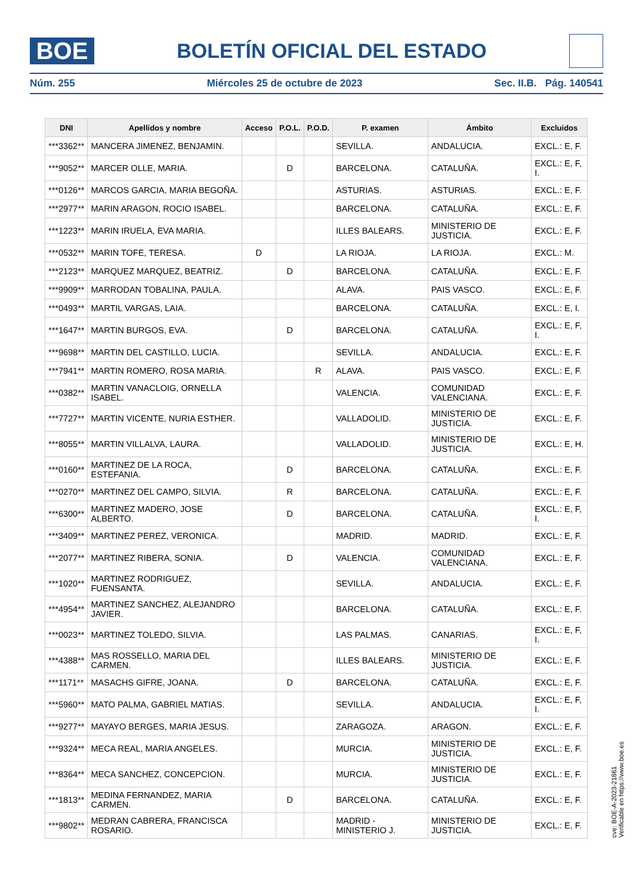BOE
BOLETÍN OFICIAL DEL ESTADO
Núm. 255 Miércoles 25 de octubre de 2023 Sec. II.B. Pág. 140541
| DNI | Apellidos y nombre | Acceso | P.O.L. | P.O.D. | P. examen | Ámbito | Excluidos |
| --- | --- | --- | --- | --- | --- | --- | --- |
| ***3362** | MANCERA JIMENEZ, BENJAMIN. | | | | SEVILLA. | ANDALUCIA. | EXCL.: E, F. |
| ***9052** | MARCER OLLE, MARIA. | | D | | BARCELONA. | CATALUÑA. | EXCL.: E, F, I. |
| ***0126** | MARCOS GARCIA, MARIA BEGOÑA. | | | | ASTURIAS. | ASTURIAS. | EXCL.: E, F. |
| ***2977** | MARIN ARAGON, ROCIO ISABEL. | | | | BARCELONA. | CATALUÑA. | EXCL.: E, F. |
| ***1223** | MARIN IRUELA, EVA MARIA. | | | | ILLES BALEARS. | MINISTERIO DE JUSTICIA. | EXCL.: E, F. |
| ***0532** | MARIN TOFE, TERESA. | D | | | LA RIOJA. | LA RIOJA. | EXCL.: M. |
| ***2123** | MARQUEZ MARQUEZ, BEATRIZ. | | D | | BARCELONA. | CATALUÑA. | EXCL.: E, F. |
| ***9909** | MARRODAN TOBALINA, PAULA. | | | | ALAVA. | PAIS VASCO. | EXCL.: E, F. |
| ***0493** | MARTIL VARGAS, LAIA. | | | | BARCELONA. | CATALUÑA. | EXCL.: E, I. |
| ***1647** | MARTIN BURGOS, EVA. | | D | | BARCELONA. | CATALUÑA. | EXCL.: E, F, I. |
| ***9698** | MARTIN DEL CASTILLO, LUCIA. | | | | SEVILLA. | ANDALUCIA. | EXCL.: E, F. |
| ***7941** | MARTIN ROMERO, ROSA MARIA. | | | R | ALAVA. | PAIS VASCO. | EXCL.: E, F. |
| ***0382** | MARTIN VANACLOIG, ORNELLA ISABEL. | | | | VALENCIA. | COMUNIDAD VALENCIANA. | EXCL.: E, F. |
| ***7727** | MARTIN VICENTE, NURIA ESTHER. | | | | VALLADOLID. | MINISTERIO DE JUSTICIA. | EXCL.: E, F. |
| ***8055** | MARTIN VILLALVA, LAURA. | | | | VALLADOLID. | MINISTERIO DE JUSTICIA. | EXCL.: E, H. |
| ***0160** | MARTINEZ DE LA ROCA, ESTEFANIA. | | D | | BARCELONA. | CATALUÑA. | EXCL.: E, F. |
| ***0270** | MARTINEZ DEL CAMPO, SILVIA. | | R | | BARCELONA. | CATALUÑA. | EXCL.: E, F. |
| ***6300** | MARTINEZ MADERO, JOSE ALBERTO. | | D | | BARCELONA. | CATALUÑA. | EXCL.: E, F, I. |
| ***3409** | MARTINEZ PEREZ, VERONICA. | | | | MADRID. | MADRID. | EXCL.: E, F. |
| ***2077** | MARTINEZ RIBERA, SONIA. | | D | | VALENCIA. | COMUNIDAD VALENCIANA. | EXCL.: E, F. |
| ***1020** | MARTINEZ RODRIGUEZ, FUENSANTA. | | | | SEVILLA. | ANDALUCIA. | EXCL.: E, F. |
| ***4954** | MARTINEZ SANCHEZ, ALEJANDRO JAVIER. | | | | BARCELONA. | CATALUÑA. | EXCL.: E, F. |
| ***0023** | MARTINEZ TOLEDO, SILVIA. | | | | LAS PALMAS. | CANARIAS. | EXCL.: E, F, I. |
| ***4388** | MAS ROSSELLO, MARIA DEL CARMEN. | | | | ILLES BALEARS. | MINISTERIO DE JUSTICIA. | EXCL.: E, F. |
| ***1171** | MASACHS GIFRE, JOANA. | | D | | BARCELONA. | CATALUÑA. | EXCL.: E, F. |
| ***5960** | MATO PALMA, GABRIEL MATIAS. | | | | SEVILLA. | ANDALUCIA. | EXCL.: E, F, I. |
| ***9277** | MAYAYO BERGES, MARIA JESUS. | | | | ZARAGOZA. | ARAGON. | EXCL.: E, F. |
| ***9324** | MECA REAL, MARIA ANGELES. | | | | MURCIA. | MINISTERIO DE JUSTICIA. | EXCL.: E, F. |
| ***8364** | MECA SANCHEZ, CONCEPCION. | | | | MURCIA. | MINISTERIO DE JUSTICIA. | EXCL.: E, F. |
| ***1813** | MEDINA FERNANDEZ, MARIA CARMEN. | | D | | BARCELONA. | CATALUÑA. | EXCL.: E, F. |
| ***9802** | MEDRAN CABRERA, FRANCISCA ROSARIO. | | | | MADRID - MINISTERIO J. | MINISTERIO DE JUSTICIA. | EXCL.: E, F. |
cve: BOE-A-2023-21861
Verificable en https://www.boe.es